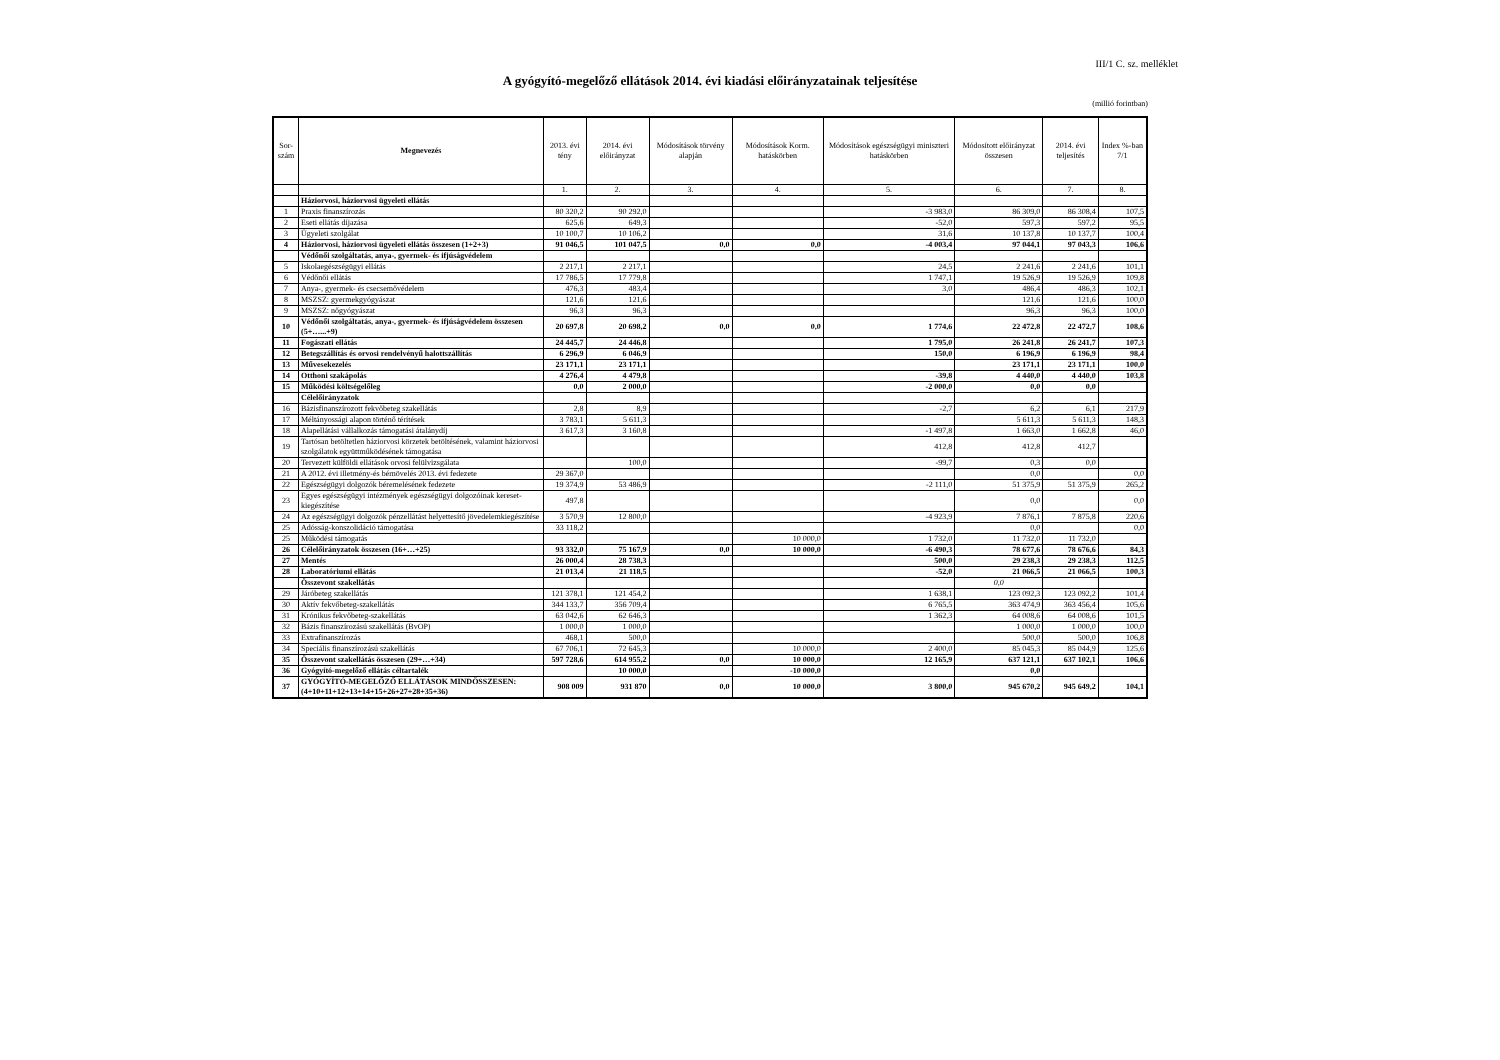III/1 C. sz. melléklet
A gyógyító-megelőző ellátások 2014. évi kiadási előirányzatainak teljesítése
(millió forintban)
| Sor-szám | Megnevezés | 2013. évi tény | 2014. évi előirányzat | Módosítások törvény alapján | Módosítások Korm. hatáskörben | Módosítások egészségügyi miniszteri hatáskörben | Módosított előirányzat összesen | 2014. évi teljesítés | Index %-ban 7/1 |
| --- | --- | --- | --- | --- | --- | --- | --- | --- | --- |
| | | 1. | 2. | 3. | 4. | 5. | 6. | 7. | 8. |
| | Háziorvosi, háziorvosi ügyeleti ellátás | | | | | | | | |
| 1 | Praxis finanszírozás | 80 320,2 | 90 292,0 | | | -3 983,0 | 86 309,0 | 86 308,4 | 107,5 |
| 2 | Eseti ellátás díjazása | 625,6 | 649,3 | | | -52,0 | 597,3 | 597,2 | 95,5 |
| 3 | Ügyeleti szolgálat | 10 100,7 | 10 106,2 | | | 31,6 | 10 137,8 | 10 137,7 | 100,4 |
| 4 | Háziorvosi, háziorvosi ügyeleti ellátás összesen (1+2+3) | 91 046,5 | 101 047,5 | 0,0 | 0,0 | -4 003,4 | 97 044,1 | 97 043,3 | 106,6 |
| | Védőnői szolgáltatás, anya-, gyermek- és ifjúságvédelem | | | | | | | | |
| 5 | Iskolaegészségügyi ellátás | 2 217,1 | 2 217,1 | | | 24,5 | 2 241,6 | 2 241,6 | 101,1 |
| 6 | Védőnői ellátás | 17 786,5 | 17 779,8 | | | 1 747,1 | 19 526,9 | 19 526,9 | 109,8 |
| 7 | Anya-, gyermek- és csecsemővédelem | 476,3 | 483,4 | | | 3,0 | 486,4 | 486,3 | 102,1 |
| 8 | MSZSZ: gyermekgyógyászat | 121,6 | 121,6 | | | | 121,6 | 121,6 | 100,0 |
| 9 | MSZSZ: nőgyógyászat | 96,3 | 96,3 | | | | 96,3 | 96,3 | 100,0 |
| 10 | Védőnői szolgáltatás, anya-, gyermek- és ifjúságvédelem összesen (5+…...+9) | 20 697,8 | 20 698,2 | 0,0 | 0,0 | 1 774,6 | 22 472,8 | 22 472,7 | 108,6 |
| 11 | Fogászati ellátás | 24 445,7 | 24 446,8 | | | 1 795,0 | 26 241,8 | 26 241,7 | 107,3 |
| 12 | Betegszállítás és orvosi rendelvényű halottszállítás | 6 296,9 | 6 046,9 | | | 150,0 | 6 196,9 | 6 196,9 | 98,4 |
| 13 | Művesekezelés | 23 171,1 | 23 171,1 | | | | 23 171,1 | 23 171,1 | 100,0 |
| 14 | Otthoni szakápolás | 4 276,4 | 4 479,8 | | | -39,8 | 4 440,0 | 4 440,0 | 103,8 |
| 15 | Működési költségelőleg | 0,0 | 2 000,0 | | | -2 000,0 | 0,0 | 0,0 | |
| | Célelőirányzatok | | | | | | | | |
| 16 | Bázisfinanszírozott fekvőbeteg szakellátás | 2,8 | 8,9 | | | -2,7 | 6,2 | 6,1 | 217,9 |
| 17 | Méltányossági alapon történő térítések | 3 783,1 | 5 611,3 | | | | 5 611,3 | 5 611,3 | 148,3 |
| 18 | Alapellátási vállalkozás támogatási átalánydíj | 3 617,3 | 3 160,8 | | | -1 497,8 | 1 663,0 | 1 662,8 | 46,0 |
| 19 | Tartósan betöltetlen háziorvosi körzetek betöltésének, valamint háziorvosi szolgálatok együttműködésének támogatása | | | | | 412,8 | 412,8 | 412,7 | |
| 20 | Tervezett külföldi ellátások orvosi felülvizsgálata | | 100,0 | | | -99,7 | 0,3 | 0,0 | |
| 21 | A 2012. évi illetmény-és bérnövelés 2013. évi fedezete | 29 367,0 | | | | | 0,0 | | 0,0 |
| 22 | Egészségügyi dolgozók béremelésének fedezete | 19 374,9 | 53 486,9 | | | -2 111,0 | 51 375,9 | 51 375,9 | 265,2 |
| 23 | Egyes egészségügyi intézmények egészségügyi dolgozóinak kereset-kiegészítése | 497,8 | | | | | 0,0 | | 0,0 |
| 24 | Az egészségügyi dolgozók pénzellátást helyettesítő jövedelemkiegészítése | 3 570,9 | 12 800,0 | | | -4 923,9 | 7 876,1 | 7 875,8 | 220,6 |
| 25 | Adósság-konszolidáció támogatása | 33 118,2 | | | | | 0,0 | | 0,0 |
| 25 | Működési támogatás | | | | 10 000,0 | 1 732,0 | 11 732,0 | 11 732,0 | |
| 26 | Célelőirányzatok összesen (16+…+25) | 93 332,0 | 75 167,9 | 0,0 | 10 000,0 | -6 490,3 | 78 677,6 | 78 676,6 | 84,3 |
| 27 | Mentés | 26 000,4 | 28 738,3 | | | 500,0 | 29 238,3 | 29 238,3 | 112,5 |
| 28 | Laboratóriumi ellátás | 21 013,4 | 21 118,5 | | | -52,0 | 21 066,5 | 21 066,5 | 100,3 |
| | Összevont szakellátás | | | | | | 0,0 | | |
| 29 | Járóbeteg szakellátás | 121 378,1 | 121 454,2 | | | 1 638,1 | 123 092,3 | 123 092,2 | 101,4 |
| 30 | Aktív fekvőbeteg-szakellátás | 344 133,7 | 356 709,4 | | | 6 765,5 | 363 474,9 | 363 456,4 | 105,6 |
| 31 | Krónikus fekvőbeteg-szakellátás | 63 042,6 | 62 646,3 | | | 1 362,3 | 64 008,6 | 64 008,6 | 101,5 |
| 32 | Bázis finanszírozású szakellátás (BvOP) | 1 000,0 | 1 000,0 | | | | 1 000,0 | 1 000,0 | 100,0 |
| 33 | Extrafinanszírozás | 468,1 | 500,0 | | | | 500,0 | 500,0 | 106,8 |
| 34 | Speciális finanszírozású szakellátás | 67 706,1 | 72 645,3 | | 10 000,0 | 2 400,0 | 85 045,3 | 85 044,9 | 125,6 |
| 35 | Összevont szakellátás összesen (29+…+34) | 597 728,6 | 614 955,2 | 0,0 | 10 000,0 | 12 165,9 | 637 121,1 | 637 102,1 | 106,6 |
| 36 | Gyógyító-megelőző ellátás céltartalék | | 10 000,0 | | -10 000,0 | | 0,0 | | |
| 37 | GYÓGYÍTÓ-MEGELŐZŐ ELLÁTÁSOK MINDÖSSZESEN: (4+10+11+12+13+14+15+26+27+28+35+36) | 908 009 | 931 870 | 0,0 | 10 000,0 | 3 800,0 | 945 670,2 | 945 649,2 | 104,1 |